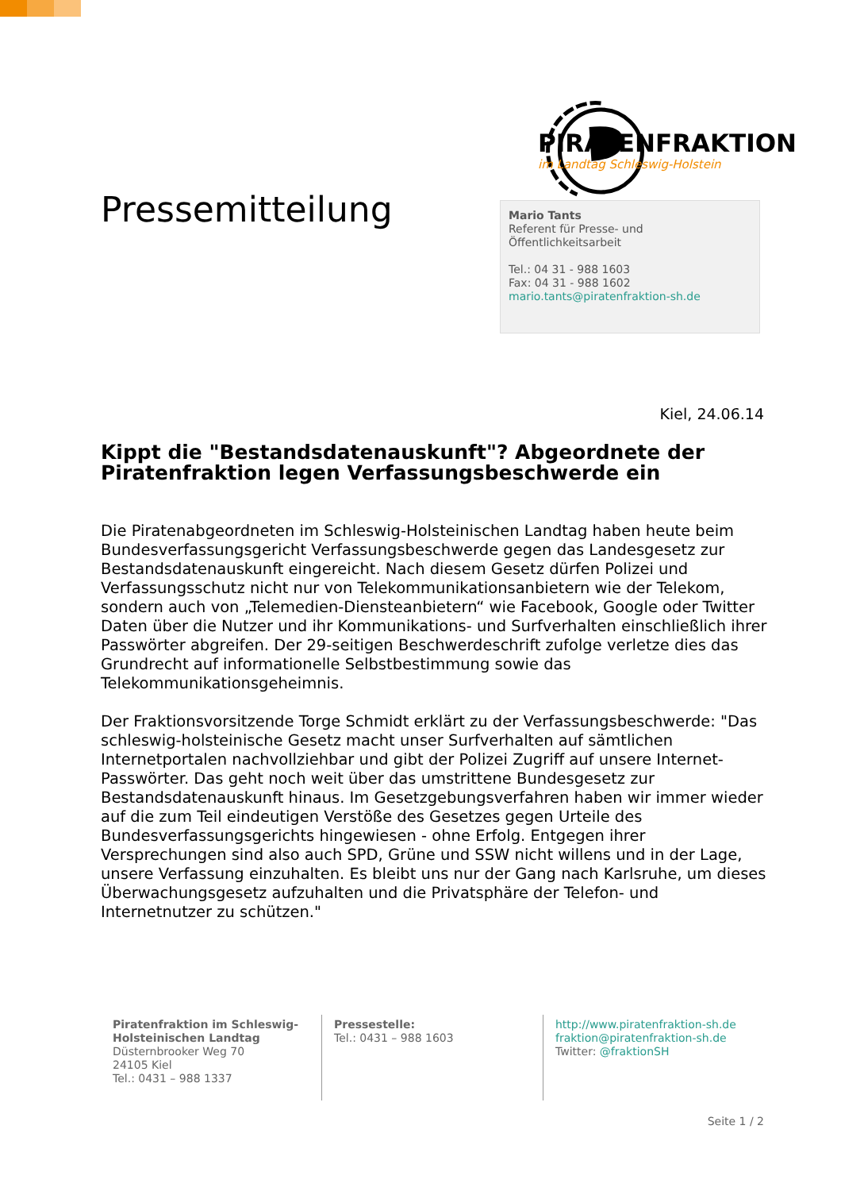PIRATENFRAKTION
im Landtag Schleswig-Holstein
Pressemitteilung
Mario Tants
Referent für Presse- und
Öffentlichkeitsarbeit
Tel.: 04 31 - 988 1603
Fax: 04 31 - 988 1602
mario.tants@piratenfraktion-sh.de
Kiel, 24.06.14
Kippt die "Bestandsdatenauskunft"? Abgeordnete der Piratenfraktion legen Verfassungsbeschwerde ein
Die Piratenabgeordneten im Schleswig-Holsteinischen Landtag haben heute beim Bundesverfassungsgericht Verfassungsbeschwerde gegen das Landesgesetz zur Bestandsdatenauskunft eingereicht. Nach diesem Gesetz dürfen Polizei und Verfassungsschutz nicht nur von Telekommunikationsanbietern wie der Telekom, sondern auch von „Telemedien-Diensteanbietern“ wie Facebook, Google oder Twitter Daten über die Nutzer und ihr Kommunikations- und Surfverhalten einschließlich ihrer Passwörter abgreifen. Der 29-seitigen Beschwerdeschrift zufolge verletze dies das Grundrecht auf informationelle Selbstbestimmung sowie das Telekommunikationsgeheimnis.
Der Fraktionsvorsitzende Torge Schmidt erklärt zu der Verfassungsbeschwerde: "Das schleswig-holsteinische Gesetz macht unser Surfverhalten auf sämtlichen Internetportalen nachvollziehbar und gibt der Polizei Zugriff auf unsere Internet-Passwörter. Das geht noch weit über das umstrittene Bundesgesetz zur Bestandsdatenauskunft hinaus. Im Gesetzgebungsverfahren haben wir immer wieder auf die zum Teil eindeutigen Verstöße des Gesetzes gegen Urteile des Bundesverfassungsgerichts hingewiesen - ohne Erfolg. Entgegen ihrer Versprechungen sind also auch SPD, Grüne und SSW nicht willens und in der Lage, unsere Verfassung einzuhalten. Es bleibt uns nur der Gang nach Karlsruhe, um dieses Überwachungsgesetz aufzuhalten und die Privatsphäre der Telefon- und Internetnutzer zu schützen."
Piratenfraktion im Schleswig-Holsteinischen Landtag
Düsternbrooker Weg 70
24105 Kiel
Tel.: 0431 – 988 1337
Pressestelle:
Tel.: 0431 – 988 1603
http://www.piratenfraktion-sh.de
fraktion@piratenfraktion-sh.de
Twitter: @fraktionSH
Seite 1 / 2